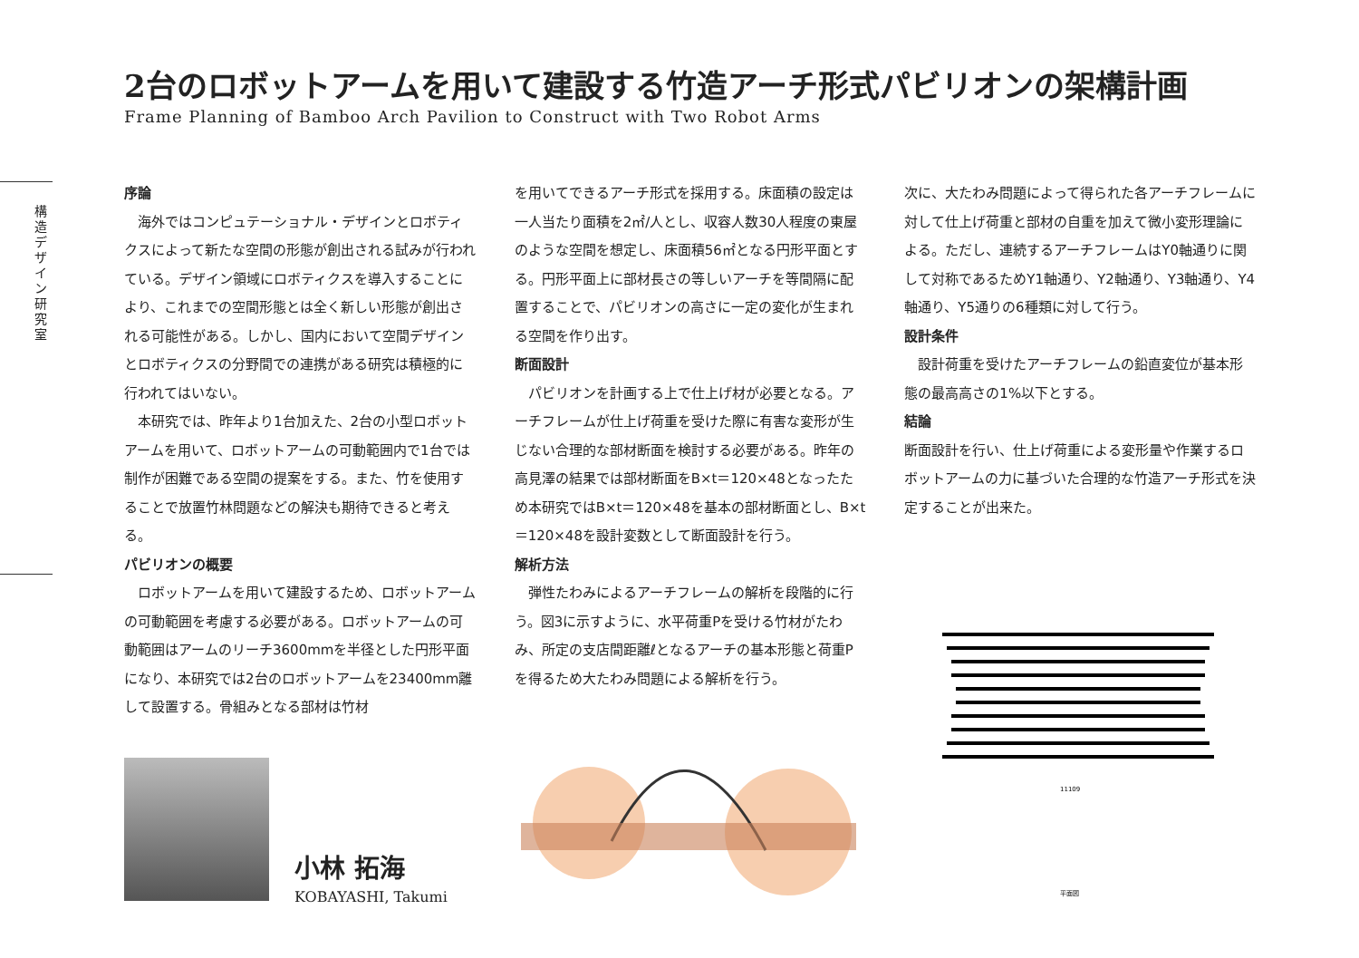2台のロボットアームを用いて建設する竹造アーチ形式パビリオンの架構計画
Frame Planning of Bamboo Arch Pavilion to Construct with Two Robot Arms
構造デザイン研究室
序論
海外ではコンピュテーショナル・デザインとロボティクスによって新たな空間の形態が創出される試みが行われている。デザイン領域にロボティクスを導入することにより、これまでの空間形態とは全く新しい形態が創出される可能性がある。しかし、国内において空間デザインとロボティクスの分野間での連携がある研究は積極的に行われてはいない。
本研究では、昨年より1台加えた、2台の小型ロボットアームを用いて、ロボットアームの可動範囲内で1台では制作が困難である空間の提案をする。また、竹を使用することで放置竹林問題などの解決も期待できると考える。
パビリオンの概要
ロボットアームを用いて建設するため、ロボットアームの可動範囲を考慮する必要がある。ロボットアームの可動範囲はアームのリーチ3600mmを半径とした円形平面になり、本研究では2台のロボットアームを23400mm離して設置する。骨組みとなる部材は竹材
を用いてできるアーチ形式を採用する。床面積の設定は一人当たり面積を2㎡/人とし、収容人数30人程度の東屋のような空間を想定し、床面積56㎡となる円形平面とする。円形平面上に部材長さの等しいアーチを等間隔に配置することで、パビリオンの高さに一定の変化が生まれる空間を作り出す。
断面設計
パビリオンを計画する上で仕上げ材が必要となる。アーチフレームが仕上げ荷重を受けた際に有害な変形が生じない合理的な部材断面を検討する必要がある。昨年の高見澤の結果では部材断面をB×t＝120×48となったため本研究ではB×t＝120×48を基本の部材断面とし、B×t＝120×48を設計変数として断面設計を行う。
解析方法
弾性たわみによるアーチフレームの解析を段階的に行う。図3に示すように、水平荷重Pを受ける竹材がたわみ、所定の支店間距離ℓとなるアーチの基本形態と荷重Pを得るため大たわみ問題による解析を行う。
次に、大たわみ問題によって得られた各アーチフレームに対して仕上げ荷重と部材の自重を加えて微小変形理論による。ただし、連続するアーチフレームはY0軸通りに関して対称であるためY1軸通り、Y2軸通り、Y3軸通り、Y4軸通り、Y5通りの6種類に対して行う。
設計条件
設計荷重を受けたアーチフレームの鉛直変位が基本形態の最高高さの1%以下とする。
結論
断面設計を行い、仕上げ荷重による変形量や作業するロボットアームの力に基づいた合理的な竹造アーチ形式を決定することが出来た。
小林 拓海
KOBAYASHI, Takumi
11109
平面図